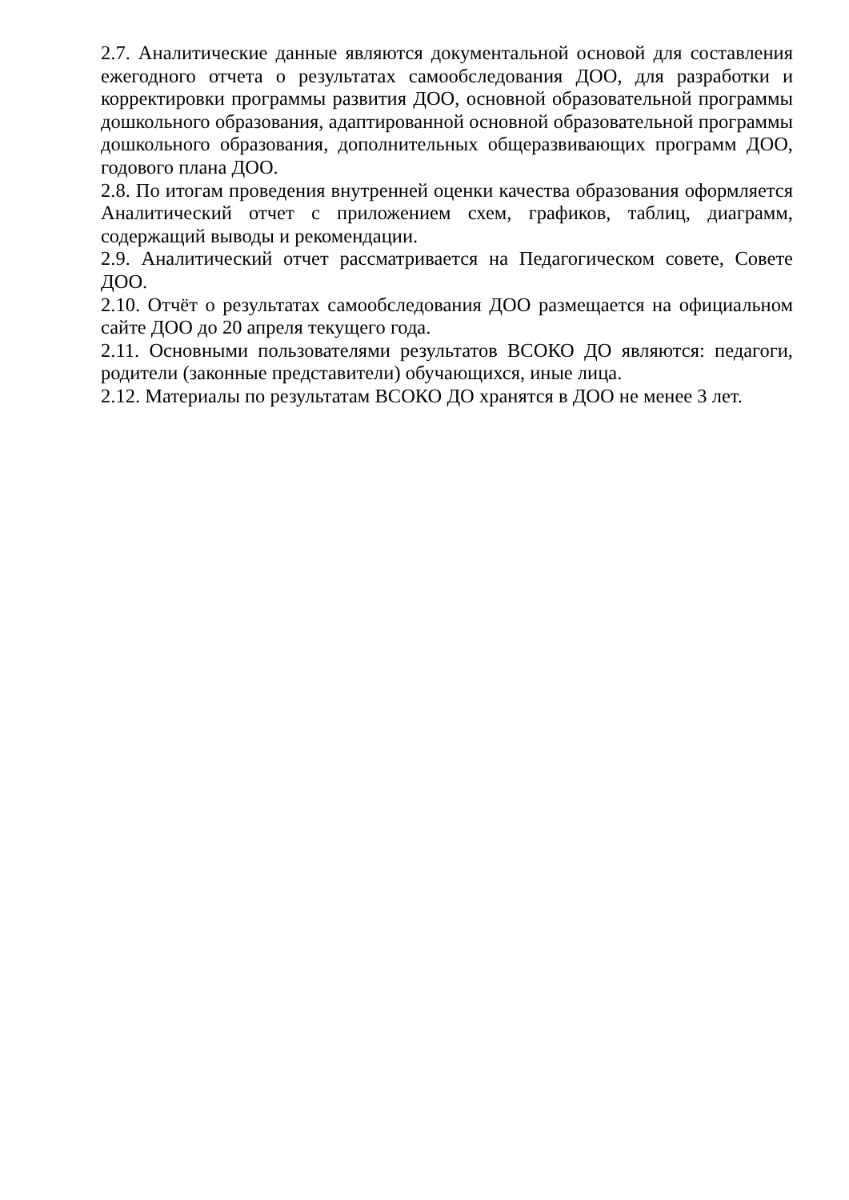2.7. Аналитические данные являются документальной основой для составления ежегодного отчета о результатах самообследования ДОО, для разработки и корректировки программы развития ДОО, основной образовательной программы дошкольного образования, адаптированной основной образовательной программы дошкольного образования, дополнительных общеразвивающих программ ДОО, годового плана ДОО.
2.8. По итогам проведения внутренней оценки качества образования оформляется Аналитический отчет с приложением схем, графиков, таблиц, диаграмм, содержащий выводы и рекомендации.
2.9. Аналитический отчет рассматривается на Педагогическом совете, Совете ДОО.
2.10. Отчёт о результатах самообследования ДОО размещается на официальном сайте ДОО до 20 апреля текущего года.
2.11. Основными пользователями результатов ВСОКО ДО являются: педагоги, родители (законные представители) обучающихся, иные лица.
2.12. Материалы по результатам ВСОКО ДО хранятся в ДОО не менее 3 лет.